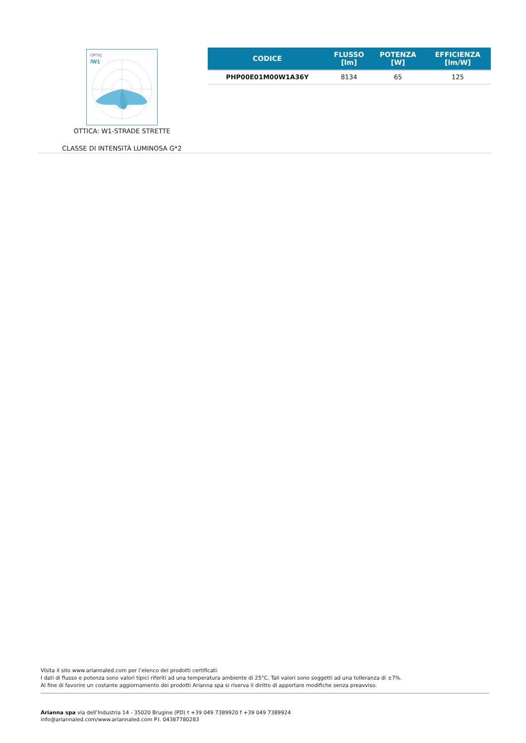OPTIC
/W1
OTTICA: W1-STRADE STRETTE
CLASSE DI INTENSITÀ LUMINOSA G*2
| CODICE | FLUSSO [lm] | POTENZA [W] | EFFICIENZA [lm/W] |
| --- | --- | --- | --- |
| PHP00E01M00W1A36Y | 8134 | 65 | 125 |
Visita il sito www.ariannaled.com per l’elenco dei prodotti certificati.
I dati di flusso e potenza sono valori tipici riferiti ad una temperatura ambiente di 25°C. Tali valori sono soggetti ad una tolleranza di ±7%.
Al fine di favorire un costante aggiornamento dei prodotti Arianna spa si riserva il diritto di apportare modifiche senza preavviso.
Arianna spa via dell’Industria 14 - 35020 Brugine (PD) t +39 049 7389920 f +39 049 7389924
info@ariannaled.com/www.ariannaled.com P.I. 04387780283